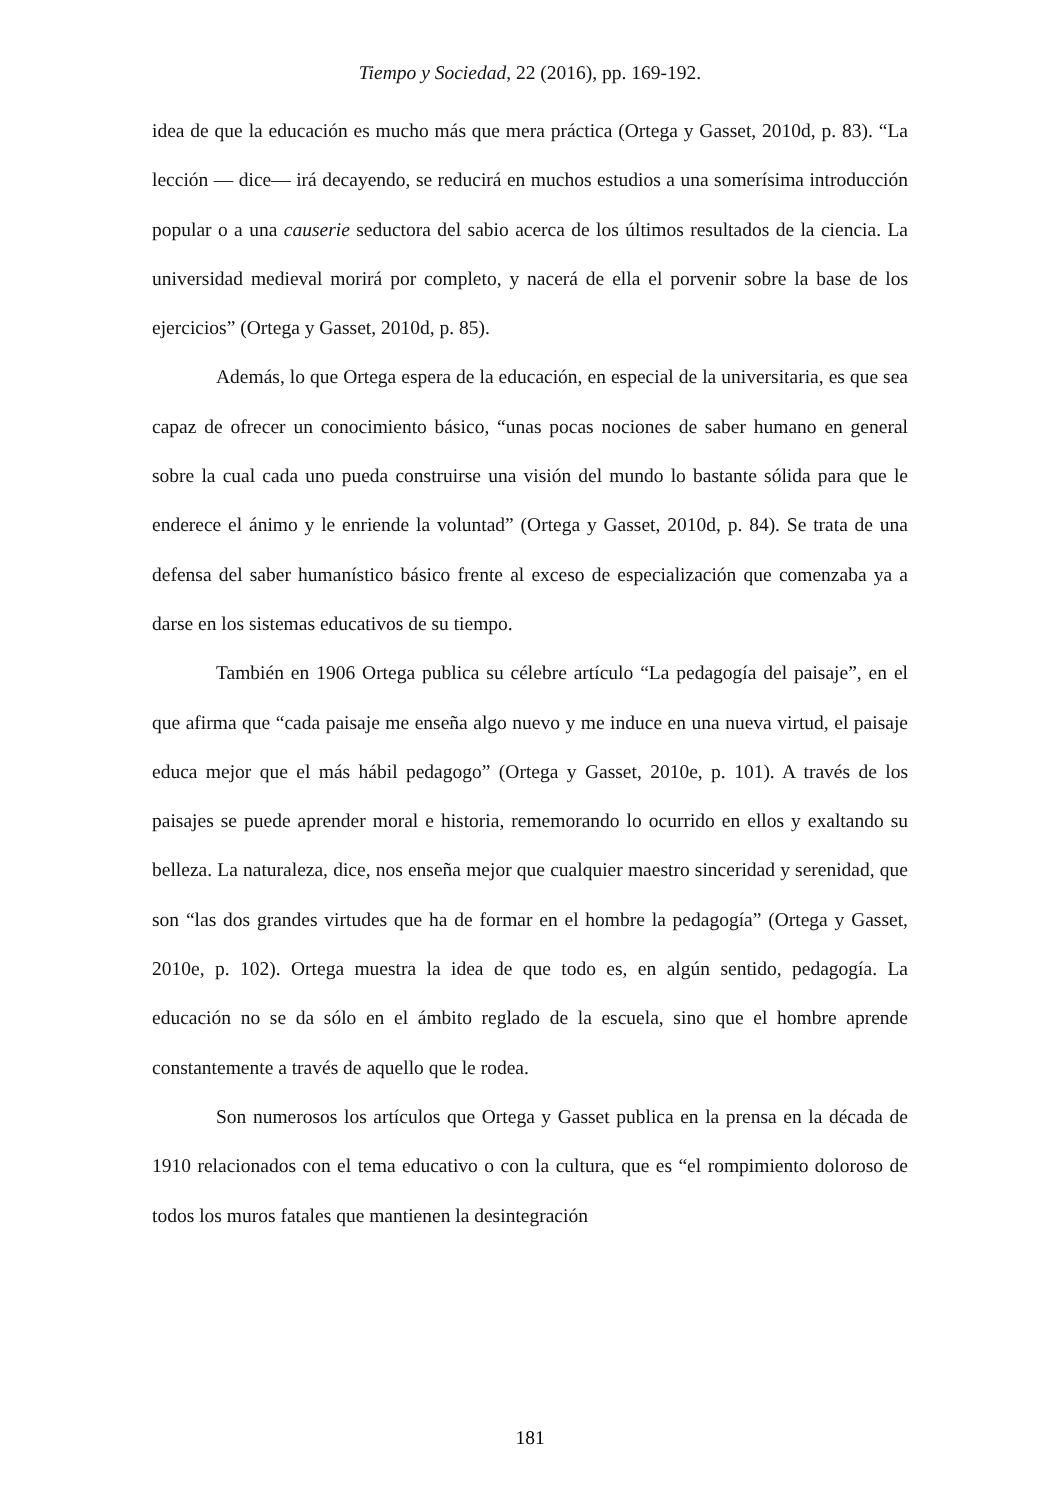Tiempo y Sociedad, 22 (2016), pp. 169-192.
idea de que la educación es mucho más que mera práctica (Ortega y Gasset, 2010d, p. 83). “La lección — dice— irá decayendo, se reducirá en muchos estudios a una somerísima introducción popular o a una causerie seductora del sabio acerca de los últimos resultados de la ciencia. La universidad medieval morirá por completo, y nacerá de ella el porvenir sobre la base de los ejercicios” (Ortega y Gasset, 2010d, p. 85).
Además, lo que Ortega espera de la educación, en especial de la universitaria, es que sea capaz de ofrecer un conocimiento básico, “unas pocas nociones de saber humano en general sobre la cual cada uno pueda construirse una visión del mundo lo bastante sólida para que le enderece el ánimo y le enriende la voluntad” (Ortega y Gasset, 2010d, p. 84). Se trata de una defensa del saber humanístico básico frente al exceso de especialización que comenzaba ya a darse en los sistemas educativos de su tiempo.
También en 1906 Ortega publica su célebre artículo “La pedagogía del paisaje”, en el que afirma que “cada paisaje me enseña algo nuevo y me induce en una nueva virtud, el paisaje educa mejor que el más hábil pedagogo” (Ortega y Gasset, 2010e, p. 101). A través de los paisajes se puede aprender moral e historia, rememorando lo ocurrido en ellos y exaltando su belleza. La naturaleza, dice, nos enseña mejor que cualquier maestro sinceridad y serenidad, que son “las dos grandes virtudes que ha de formar en el hombre la pedagogía” (Ortega y Gasset, 2010e, p. 102). Ortega muestra la idea de que todo es, en algún sentido, pedagogía. La educación no se da sólo en el ámbito reglado de la escuela, sino que el hombre aprende constantemente a través de aquello que le rodea.
Son numerosos los artículos que Ortega y Gasset publica en la prensa en la década de 1910 relacionados con el tema educativo o con la cultura, que es “el rompimiento doloroso de todos los muros fatales que mantienen la desintegración
181